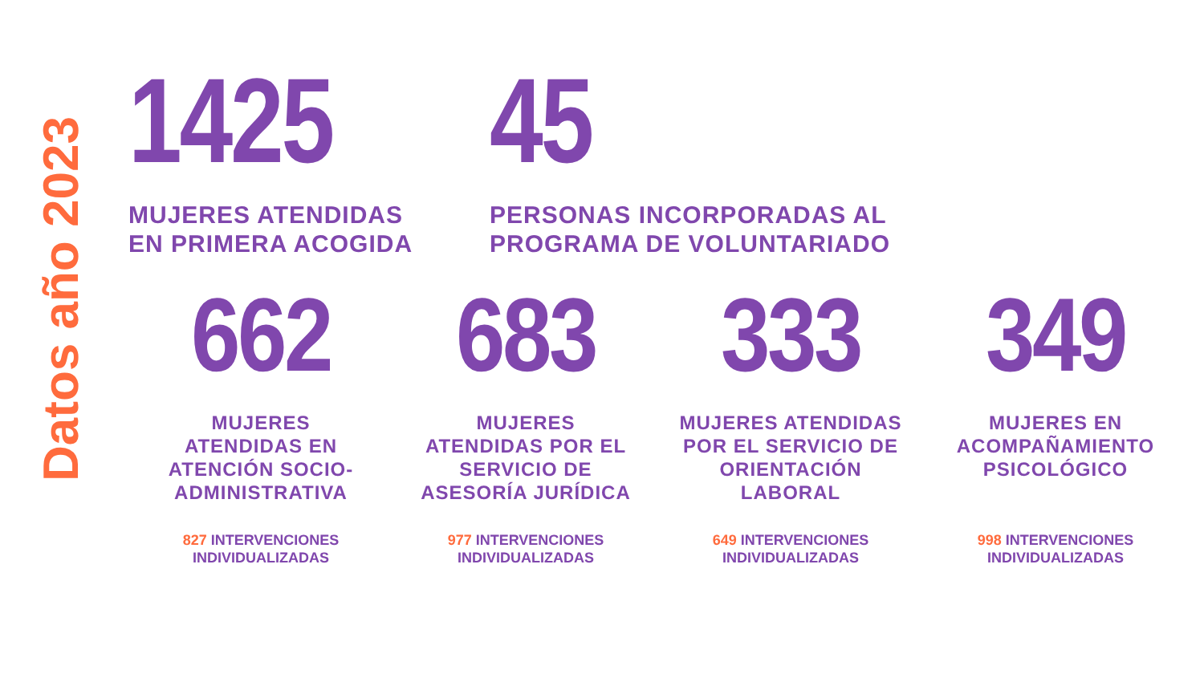Datos año 2023
1425
MUJERES ATENDIDAS
EN PRIMERA ACOGIDA
45
PERSONAS INCORPORADAS AL
PROGRAMA DE VOLUNTARIADO
662
MUJERES
ATENDIDAS EN
ATENCIÓN SOCIO-
ADMINISTRATIVA
827 INTERVENCIONES
INDIVIDUALIZADAS
683
MUJERES
ATENDIDAS POR EL
SERVICIO DE
ASESORÍA JURÍDICA
977 INTERVENCIONES
INDIVIDUALIZADAS
333
MUJERES ATENDIDAS
POR EL SERVICIO DE
ORIENTACIÓN
LABORAL
649 INTERVENCIONES
INDIVIDUALIZADAS
349
MUJERES EN
ACOMPAÑAMIENTO
PSICOLÓGICO
998 INTERVENCIONES
INDIVIDUALIZADAS